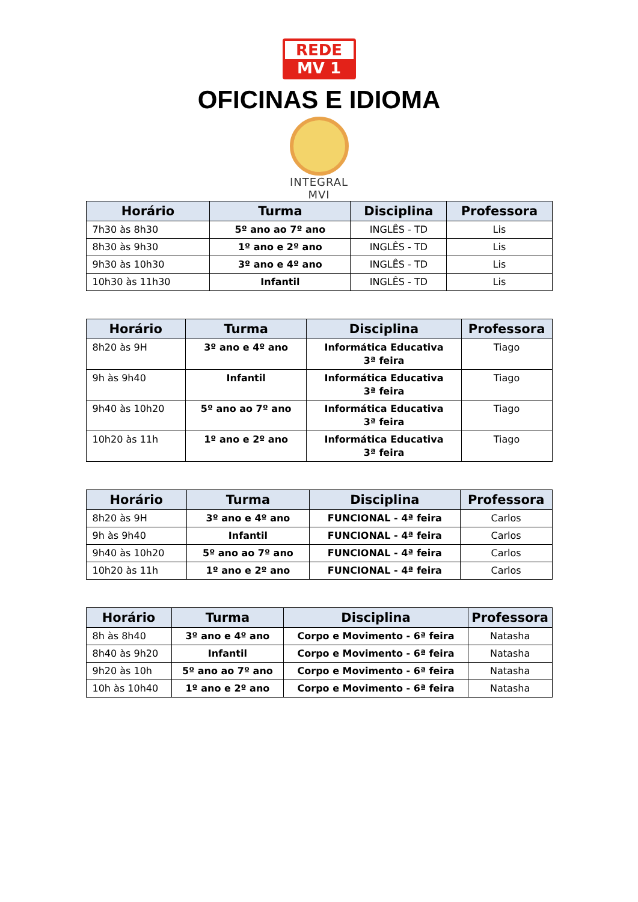REDE
MV 1
OFICINAS E IDIOMA
INTEGRAL MVI
| Horário | Turma | Disciplina | Professora |
| --- | --- | --- | --- |
| 7h30 às 8h30 | 5º ano ao 7º ano | INGLÊS - TD | Lis |
| 8h30 às 9h30 | 1º ano e 2º ano | INGLÊS - TD | Lis |
| 9h30 às 10h30 | 3º ano e 4º ano | INGLÊS - TD | Lis |
| 10h30 às 11h30 | Infantil | INGLÊS - TD | Lis |
| Horário | Turma | Disciplina | Professora |
| --- | --- | --- | --- |
| 8h20 às 9H | 3º ano e 4º ano | Informática Educativa 3ª feira | Tiago |
| 9h às 9h40 | Infantil | Informática Educativa 3ª feira | Tiago |
| 9h40 às 10h20 | 5º ano ao 7º ano | Informática Educativa 3ª feira | Tiago |
| 10h20 às 11h | 1º ano e 2º ano | Informática Educativa 3ª feira | Tiago |
| Horário | Turma | Disciplina | Professora |
| --- | --- | --- | --- |
| 8h20 às 9H | 3º ano e 4º ano | FUNCIONAL - 4ª feira | Carlos |
| 9h às 9h40 | Infantil | FUNCIONAL - 4ª feira | Carlos |
| 9h40 às 10h20 | 5º ano ao 7º ano | FUNCIONAL - 4ª feira | Carlos |
| 10h20 às 11h | 1º ano e 2º ano | FUNCIONAL - 4ª feira | Carlos |
| Horário | Turma | Disciplina | Professora |
| --- | --- | --- | --- |
| 8h às 8h40 | 3º ano e 4º ano | Corpo e Movimento - 6ª feira | Natasha |
| 8h40 às 9h20 | Infantil | Corpo e Movimento - 6ª feira | Natasha |
| 9h20 às 10h | 5º ano ao 7º ano | Corpo e Movimento - 6ª feira | Natasha |
| 10h às 10h40 | 1º ano e 2º ano | Corpo e Movimento - 6ª feira | Natasha |